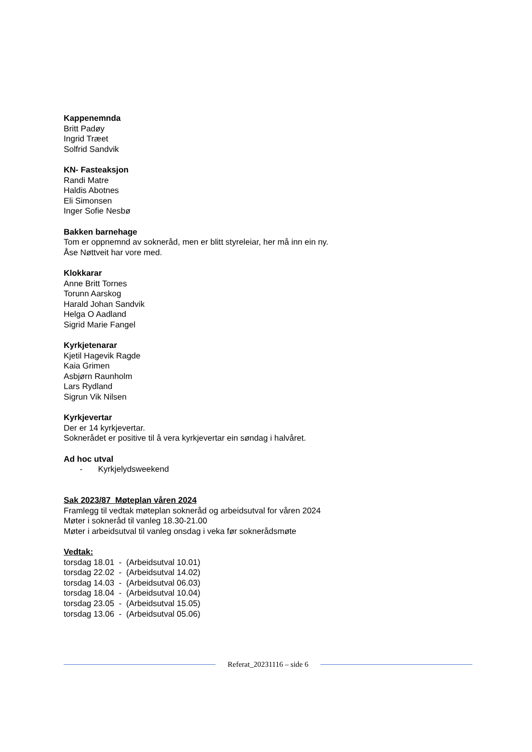Kappenemnda
Britt Padøy
Ingrid Træet
Solfrid Sandvik
KN- Fasteaksjon
Randi Matre
Haldis Abotnes
Eli Simonsen
Inger Sofie Nesbø
Bakken barnehage
Tom er oppnemnd av sokneråd, men er blitt styreleiar, her må inn ein ny.
Åse Nøttveit har vore med.
Klokkarar
Anne Britt Tornes
Torunn Aarskog
Harald Johan Sandvik
Helga O Aadland
Sigrid Marie Fangel
Kyrkjetenarar
Kjetil Hagevik Ragde
Kaia Grimen
Asbjørn Raunholm
Lars Rydland
Sigrun Vik Nilsen
Kyrkjevertar
Der er 14 kyrkjevertar.
Soknerådet er positive til å vera kyrkjevertar ein søndag i halvåret.
Ad hoc utval
- Kyrkjelydsweekend
Sak 2023/87 Møteplan våren 2024
Framlegg til vedtak møteplan sokneråd og arbeidsutval for våren 2024
Møter i sokneråd til vanleg 18.30-21.00
Møter i arbeidsutval til vanleg onsdag i veka før soknerådsmøte
Vedtak:
torsdag 18.01 - (Arbeidsutval 10.01)
torsdag 22.02 - (Arbeidsutval 14.02)
torsdag 14.03 - (Arbeidsutval 06.03)
torsdag 18.04 - (Arbeidsutval 10.04)
torsdag 23.05 - (Arbeidsutval 15.05)
torsdag 13.06 - (Arbeidsutval 05.06)
Referat_20231116 – side 6